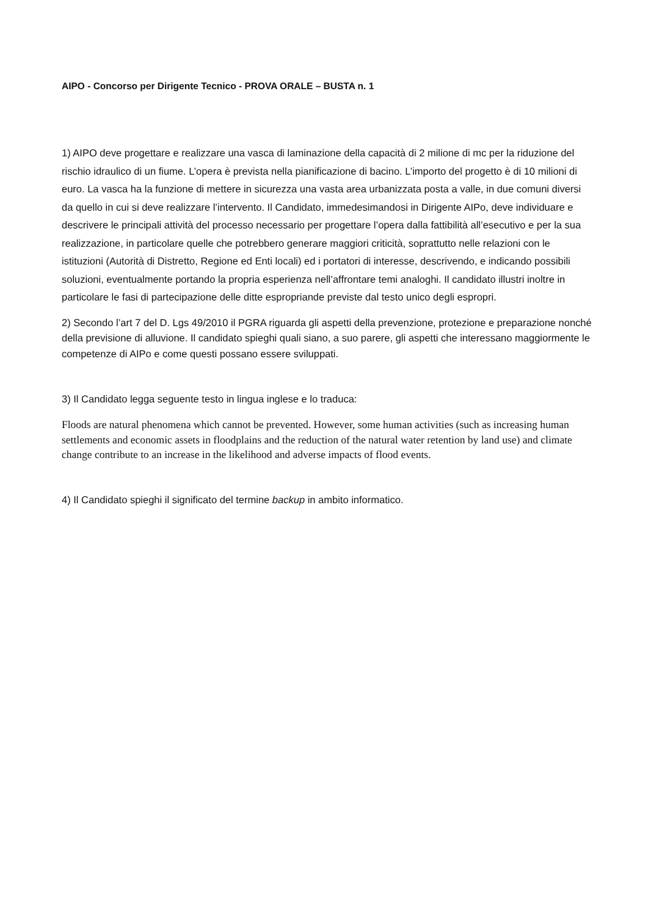AIPO - Concorso per Dirigente Tecnico - PROVA ORALE – BUSTA n. 1
1) AIPO deve progettare e realizzare una vasca di laminazione della capacità di 2 milione di mc per la riduzione del rischio idraulico di un fiume. L’opera è prevista nella pianificazione di bacino. L’importo del progetto è di 10 milioni di euro. La vasca ha la funzione di mettere in sicurezza una vasta area urbanizzata posta a valle, in due comuni diversi da quello in cui si deve realizzare l’intervento. Il Candidato, immedesimandosi in Dirigente AIPo, deve individuare e descrivere le principali attività del processo necessario per progettare l’opera dalla fattibilità all’esecutivo e per la sua realizzazione, in particolare quelle che potrebbero generare maggiori criticità, soprattutto nelle relazioni con le istituzioni (Autorità di Distretto, Regione ed Enti locali) ed i portatori di interesse, descrivendo, e indicando possibili soluzioni, eventualmente portando la propria esperienza nell’affrontare temi analoghi. Il candidato illustri inoltre in particolare le fasi di partecipazione delle ditte espropriande previste dal testo unico degli espropri.
2) Secondo l’art 7 del D. Lgs 49/2010 il PGRA riguarda gli aspetti della prevenzione, protezione e preparazione nonché della previsione di alluvione. Il candidato spieghi quali siano, a suo parere, gli aspetti che interessano maggiormente le competenze di AIPo e come questi possano essere sviluppati.
3) Il Candidato legga seguente testo in lingua inglese e lo traduca:
Floods are natural phenomena which cannot be prevented. However, some human activities (such as increasing human settlements and economic assets in floodplains and the reduction of the natural water retention by land use) and climate change contribute to an increase in the likelihood and adverse impacts of flood events.
4) Il Candidato spieghi il significato del termine backup in ambito informatico.